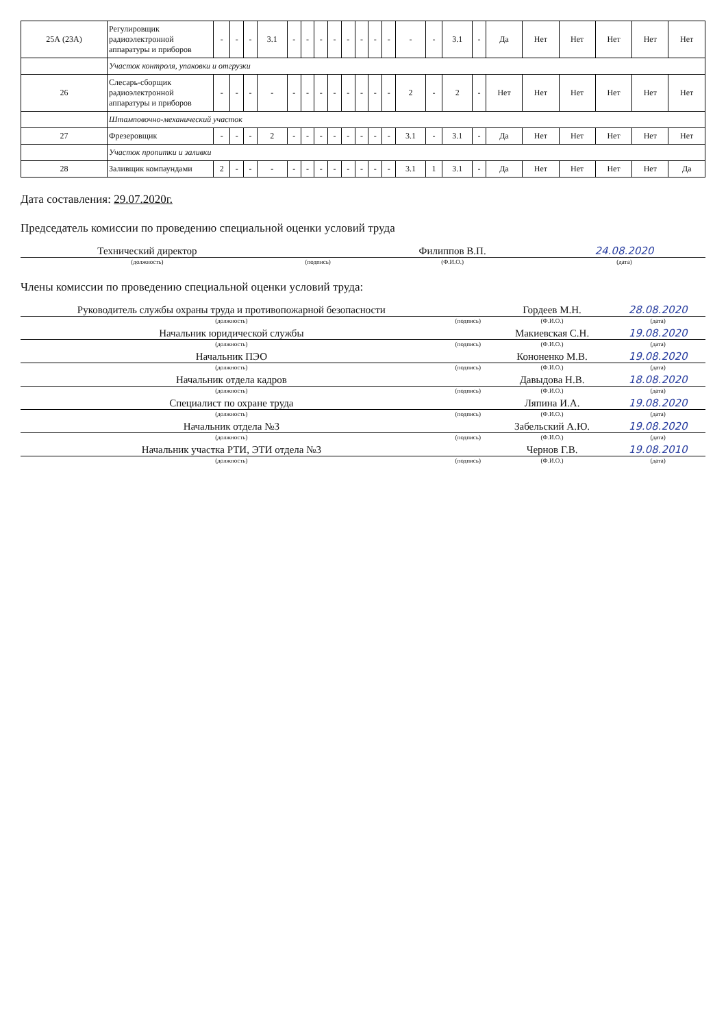| 25А (23А) | Регулировщик радиоэлектронной аппаратуры и приборов | - | - | - | 3.1 | - | - | - | - | - | - | - | - | - | - | 3.1 | - | Да | Нет | Нет | Нет | Нет | Нет |
| | Участок контроля, упаковки и отгрузки | | | | | | | | | | | | | | | | | | | | | | |
| 26 | Слесарь-сборщик радиоэлектронной аппаратуры и приборов | - | - | - | - | - | - | - | - | - | - | - | - | 2 | - | 2 | - | Нет | Нет | Нет | Нет | Нет | Нет |
| | Штамповочно-механический участок | | | | | | | | | | | | | | | | | | | | | | |
| 27 | Фрезеровщик | - | - | - | 2 | - | - | - | - | - | - | - | - | 3.1 | - | 3.1 | - | Да | Нет | Нет | Нет | Нет | Нет |
| | Участок пропитки и заливки | | | | | | | | | | | | | | | | | | | | | | |
| 28 | Заливщик компаундами | 2 | - | - | - | - | - | - | - | - | - | - | - | 3.1 | 1 | 3.1 | - | Да | Нет | Нет | Нет | Нет | Да |
Дата составления: 29.07.2020г.
Председатель комиссии по проведению специальной оценки условий труда
| Технический директор | | Филиппов В.П. | 24.08.2020 |
| (должность) | (подпись) | (Ф.И.О.) | (дата) |
Члены комиссии по проведению специальной оценки условий труда:
| Руководитель службы охраны труда и противопожарной безопасности | | Гордеев М.Н. | 28.08.2020 |
| (должность) | (подпись) | (Ф.И.О.) | (дата) |
| Начальник юридической службы | | Макиевская С.Н. | 19.08.2020 |
| (должность) | (подпись) | (Ф.И.О.) | (дата) |
| Начальник ПЭО | | Кононенко М.В. | 19.08.2020 |
| (должность) | (подпись) | (Ф.И.О.) | (дата) |
| Начальник отдела кадров | | Давыдова Н.В. | 18.08.2020 |
| (должность) | (подпись) | (Ф.И.О.) | (дата) |
| Специалист по охране труда | | Ляпина И.А. | 19.08.2020 |
| (должность) | (подпись) | (Ф.И.О.) | (дата) |
| Начальник отдела №3 | | Забельский А.Ю. | 19.08.2020 |
| (должность) | (подпись) | (Ф.И.О.) | (дата) |
| Начальник участка РТИ, ЭТИ отдела №3 | | Чернов Г.В. | 19.08.2010 |
| (должность) | (подпись) | (Ф.И.О.) | (дата) |